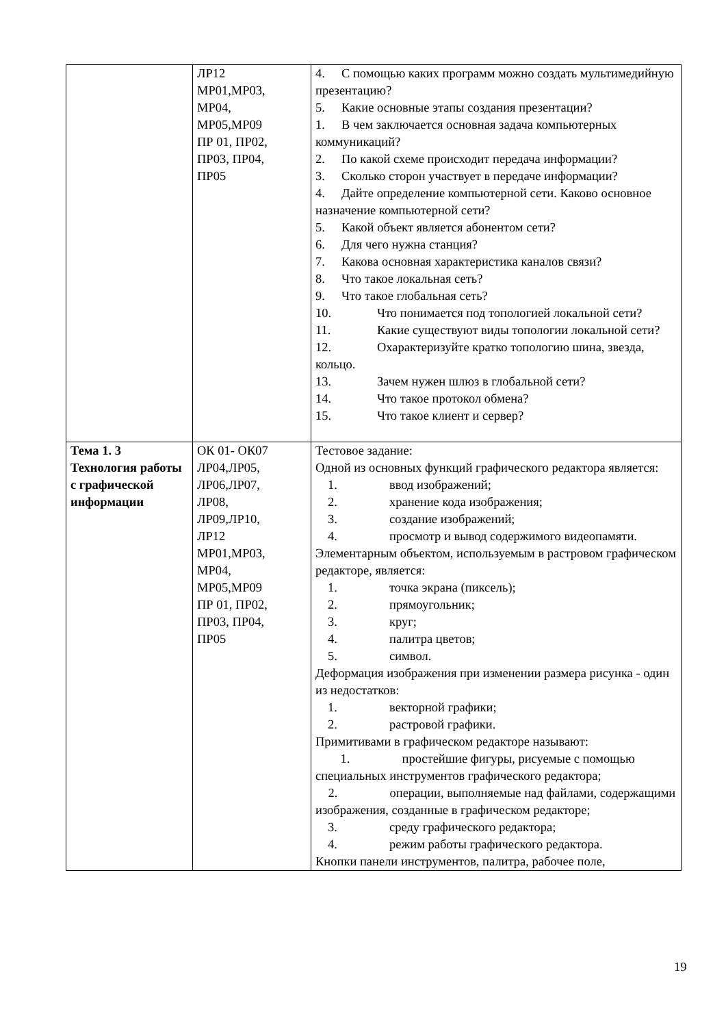| | ЛР12 МР01,МР03, МР04, МР05,МР09 ПР 01, ПР02, ПР03, ПР04, ПР05 | 4. С помощью каких программ можно создать мультимедийную презентацию? 5. Какие основные этапы создания презентации? 1. В чем заключается основная задача компьютерных коммуникаций? 2. По какой схеме происходит передача информации? 3. Сколько сторон участвует в передаче информации? 4. Дайте определение компьютерной сети. Каково основное назначение компьютерной сети? 5. Какой объект является абонентом сети? 6. Для чего нужна станция? 7. Какова основная характеристика каналов связи? 8. Что такое локальная сеть? 9. Что такое глобальная сеть? 10. Что понимается под топологией локальной сети? 11. Какие существуют виды топологии локальной сети? 12. Охарактеризуйте кратко топологию шина, звезда, кольцо. 13. Зачем нужен шлюз в глобальной сети? 14. Что такое протокол обмена? 15. Что такое клиент и сервер? |
| Тема 1. 3 Технология работы с графической информации | ОК 01- ОК07 ЛР04,ЛР05, ЛР06,ЛР07, ЛР08, ЛР09,ЛР10, ЛР12 МР01,МР03, МР04, МР05,МР09 ПР 01, ПР02, ПР03, ПР04, ПР05 | Тестовое задание: Одной из основных функций графического редактора является: 1. ввод изображений; 2. хранение кода изображения; 3. создание изображений; 4. просмотр и вывод содержимого видеопамяти. Элементарным объектом, используемым в растровом графическом редакторе, является: 1. точка экрана (пиксель); 2. прямоугольник; 3. круг; 4. палитра цветов; 5. символ. Деформация изображения при изменении размера рисунка - один из недостатков: 1. векторной графики; 2. растровой графики. Примитивами в графическом редакторе называют: 1. простейшие фигуры, рисуемые с помощью специальных инструментов графического редактора; 2. операции, выполняемые над файлами, содержащими изображения, созданные в графическом редакторе; 3. среду графического редактора; 4. режим работы графического редактора. Кнопки панели инструментов, палитра, рабочее поле, |
19